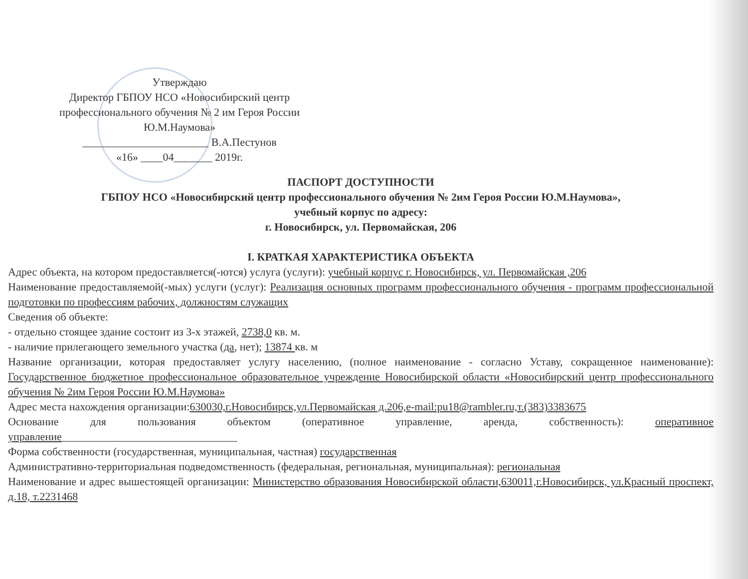Утверждаю
Директор ГБПОУ НСО «Новосибирский центр профессионального обучения № 2 им Героя России Ю.М.Наумова»
_______________________ В.А.Пестунов
«16» ____04_______ 2019г.
ПАСПОРТ ДОСТУПНОСТИ
ГБПОУ НСО «Новосибирский центр профессионального обучения № 2им Героя России Ю.М.Наумова»,
учебный корпус по адресу:
г. Новосибирск, ул. Первомайская, 206
I. КРАТКАЯ ХАРАКТЕРИСТИКА ОБЪЕКТА
Адрес объекта, на котором предоставляется(-ются) услуга (услуги): учебный корпус г. Новосибирск, ул. Первомайская ,206
Наименование предоставляемой(-мых) услуги (услуг): Реализация основных программ профессионального обучения - программ профессиональной подготовки по профессиям рабочих, должностям служащих
Сведения об объекте:
- отдельно стоящее здание состоит из 3-х этажей, 2738,0 кв. м.
- наличие прилегающего земельного участка (да, нет); 13874 кв. м
Название организации, которая предоставляет услугу населению, (полное наименование - согласно Уставу, сокращенное наименование): Государственное бюджетное профессиональное образовательное учреждение Новосибирской области «Новосибирский центр профессионального обучения № 2им Героя России Ю.М.Наумова»
Адрес места нахождения организации:630030,г.Новосибирск,ул.Первомайская д.206,e-mail:pu18@rambler.ru,т.(383)3383675
Основание для пользования объектом (оперативное управление, аренда, собственность): оперативное управление________________________________
Форма собственности (государственная, муниципальная, частная) государственная
Административно-территориальная подведомственность (федеральная, региональная, муниципальная): региональная
Наименование и адрес вышестоящей организации: Министерство образования Новосибирской области,630011,г.Новосибирск, ул.Красный проспект, д.18, т.2231468